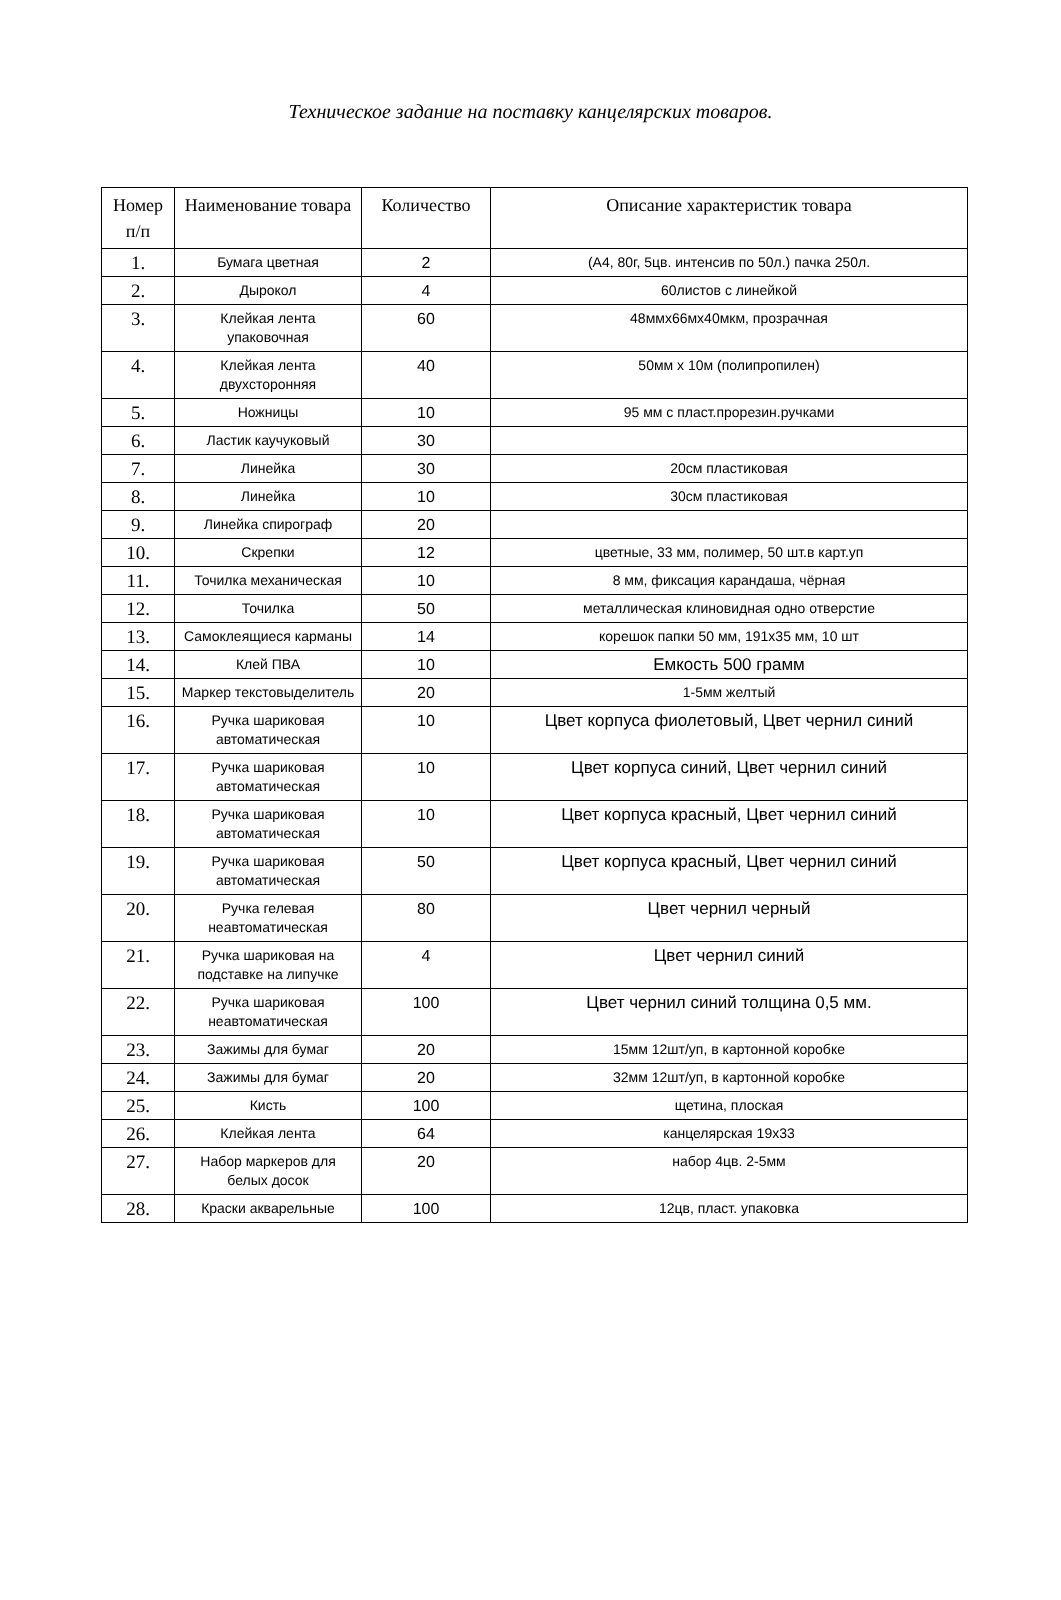Техническое задание на поставку канцелярских товаров.
| Номер п/п | Наименование товара | Количество | Описание характеристик товара |
| --- | --- | --- | --- |
| 1. | Бумага цветная | 2 | (А4, 80г, 5цв. интенсив по 50л.) пачка 250л. |
| 2. | Дырокол | 4 | 60листов с линейкой |
| 3. | Клейкая лента упаковочная | 60 | 48ммx66мx40мкм, прозрачная |
| 4. | Клейкая лента двухсторонняя | 40 | 50мм x 10м (полипропилен) |
| 5. | Ножницы | 10 | 95 мм с пласт.прорезин.ручками |
| 6. | Ластик каучуковый | 30 | |
| 7. | Линейка | 30 | 20см пластиковая |
| 8. | Линейка | 10 | 30см пластиковая |
| 9. | Линейка спирограф | 20 | |
| 10. | Скрепки | 12 | цветные, 33 мм, полимер, 50 шт.в карт.уп |
| 11. | Точилка механическая | 10 | 8 мм, фиксация карандаша, чёрная |
| 12. | Точилка | 50 | металлическая клиновидная одно отверстие |
| 13. | Самоклеящиеся карманы | 14 | корешок папки 50 мм, 191x35 мм, 10 шт |
| 14. | Клей ПВА | 10 | Емкость 500 грамм |
| 15. | Маркер текстовыделитель | 20 | 1-5мм желтый |
| 16. | Ручка шариковая автоматическая | 10 | Цвет корпуса фиолетовый, Цвет чернил синий |
| 17. | Ручка шариковая автоматическая | 10 | Цвет корпуса синий, Цвет чернил синий |
| 18. | Ручка шариковая автоматическая | 10 | Цвет корпуса красный, Цвет чернил синий |
| 19. | Ручка шариковая автоматическая | 50 | Цвет корпуса красный, Цвет чернил синий |
| 20. | Ручка гелевая неавтоматическая | 80 | Цвет чернил черный |
| 21. | Ручка шариковая на подставке на липучке | 4 | Цвет чернил синий |
| 22. | Ручка шариковая неавтоматическая | 100 | Цвет чернил синий толщина 0,5 мм. |
| 23. | Зажимы для бумаг | 20 | 15мм 12шт/уп, в картонной коробке |
| 24. | Зажимы для бумаг | 20 | 32мм 12шт/уп, в картонной коробке |
| 25. | Кисть | 100 | щетина, плоская |
| 26. | Клейкая лента | 64 | канцелярская 19x33 |
| 27. | Набор маркеров для белых досок | 20 | набор 4цв. 2-5мм |
| 28. | Краски акварельные | 100 | 12цв, пласт. упаковка |